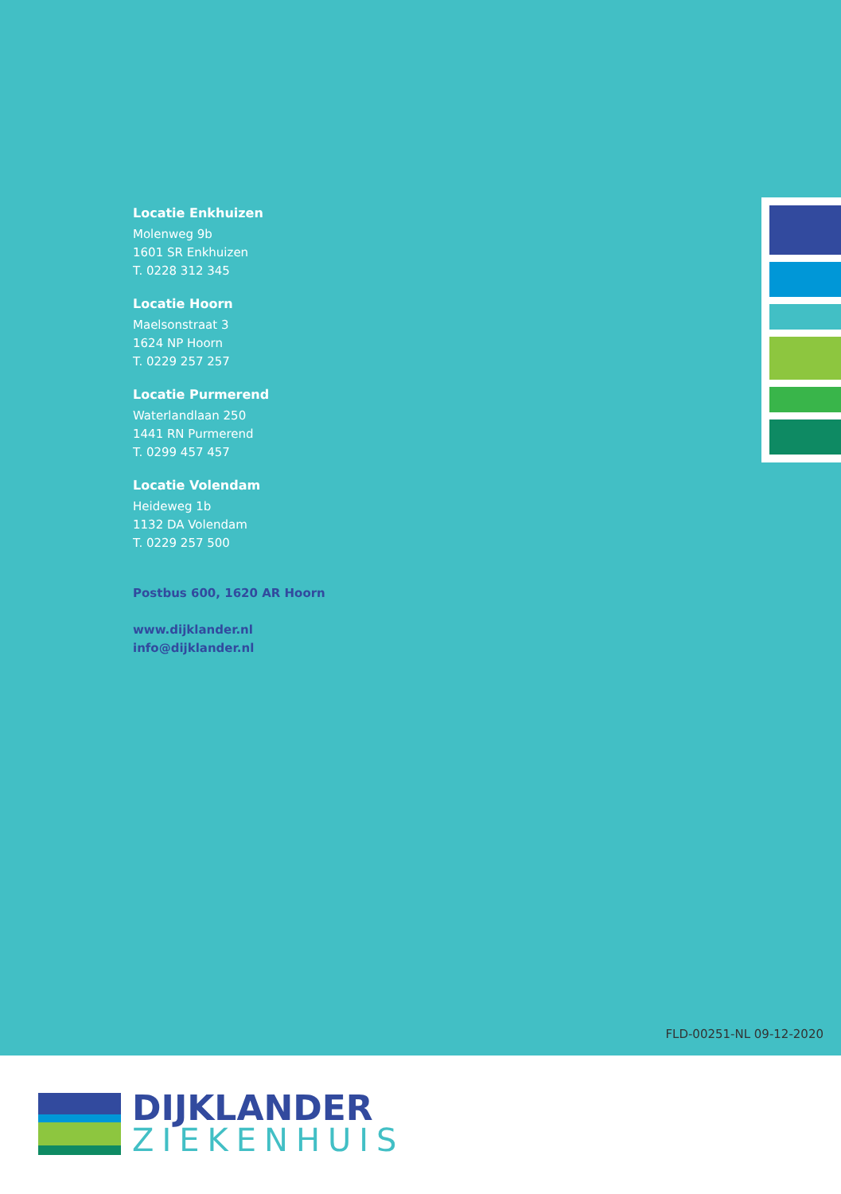Locatie Enkhuizen
Molenweg 9b
1601 SR Enkhuizen
T. 0228 312 345
Locatie Hoorn
Maelsonstraat 3
1624 NP Hoorn
T. 0229 257 257
Locatie Purmerend
Waterlandlaan 250
1441 RN Purmerend
T. 0299 457 457
Locatie Volendam
Heideweg 1b
1132 DA Volendam
T. 0229 257 500
Postbus 600, 1620 AR Hoorn
www.dijklander.nl
info@dijklander.nl
FLD-00251-NL 09-12-2020
DIJKLANDER
ZIEKENHUIS